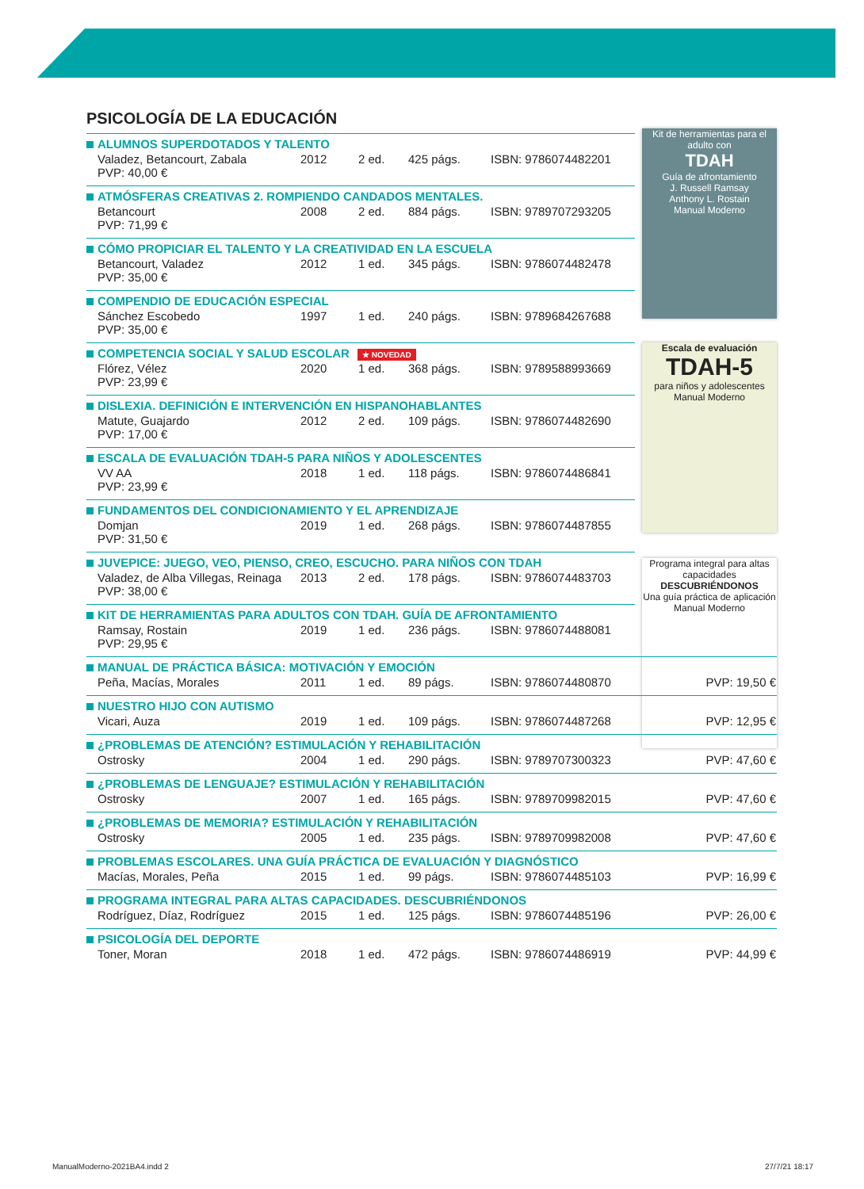PSICOLOGÍA DE LA EDUCACIÓN
Kit de herramientas para el adulto con
TDAH
Guía de afrontamiento
J. Russell Ramsay
Anthony L. Rostain
Manual Moderno
Escala de evaluación
TDAH-5
para niños y adolescentes
Manual Moderno
Programa integral para altas capacidades
DESCUBRIÉNDONOS
Una guía práctica de aplicación
Manual Moderno
ALUMNOS SUPERDOTADOS Y TALENTO
| Valadez, Betancourt, Zabala PVP: 40,00 € | 2012 | 2 ed. | 425 págs. | ISBN: 9786074482201 |
ATMÓSFERAS CREATIVAS 2. ROMPIENDO CANDADOS MENTALES.
| Betancourt PVP: 71,99 € | 2008 | 2 ed. | 884 págs. | ISBN: 9789707293205 |
CÓMO PROPICIAR EL TALENTO Y LA CREATIVIDAD EN LA ESCUELA
| Betancourt, Valadez PVP: 35,00 € | 2012 | 1 ed. | 345 págs. | ISBN: 9786074482478 |
COMPENDIO DE EDUCACIÓN ESPECIAL
| Sánchez Escobedo PVP: 35,00 € | 1997 | 1 ed. | 240 págs. | ISBN: 9789684267688 |
COMPETENCIA SOCIAL Y SALUD ESCOLAR ★ NOVEDAD
| Flórez, Vélez PVP: 23,99 € | 2020 | 1 ed. | 368 págs. | ISBN: 9789588993669 |
DISLEXIA. DEFINICIÓN E INTERVENCIÓN EN HISPANOHABLANTES
| Matute, Guajardo PVP: 17,00 € | 2012 | 2 ed. | 109 págs. | ISBN: 9786074482690 |
ESCALA DE EVALUACIÓN TDAH-5 PARA NIÑOS Y ADOLESCENTES
| VV AA PVP: 23,99 € | 2018 | 1 ed. | 118 págs. | ISBN: 9786074486841 |
FUNDAMENTOS DEL CONDICIONAMIENTO Y EL APRENDIZAJE
| Domjan PVP: 31,50 € | 2019 | 1 ed. | 268 págs. | ISBN: 9786074487855 |
JUVEPICE: JUEGO, VEO, PIENSO, CREO, ESCUCHO. PARA NIÑOS CON TDAH
| Valadez, de Alba Villegas, Reinaga PVP: 38,00 € | 2013 | 2 ed. | 178 págs. | ISBN: 9786074483703 |
KIT DE HERRAMIENTAS PARA ADULTOS CON TDAH. GUÍA DE AFRONTAMIENTO
| Ramsay, Rostain PVP: 29,95 € | 2019 | 1 ed. | 236 págs. | ISBN: 9786074488081 |
MANUAL DE PRÁCTICA BÁSICA: MOTIVACIÓN Y EMOCIÓN
| Peña, Macías, Morales | 2011 | 1 ed. | 89 págs. | ISBN: 9786074480870 | PVP: 19,50 € |
NUESTRO HIJO CON AUTISMO
| Vicari, Auza | 2019 | 1 ed. | 109 págs. | ISBN: 9786074487268 | PVP: 12,95 € |
¿PROBLEMAS DE ATENCIÓN? ESTIMULACIÓN Y REHABILITACIÓN
| Ostrosky | 2004 | 1 ed. | 290 págs. | ISBN: 9789707300323 | PVP: 47,60 € |
¿PROBLEMAS DE LENGUAJE? ESTIMULACIÓN Y REHABILITACIÓN
| Ostrosky | 2007 | 1 ed. | 165 págs. | ISBN: 9789709982015 | PVP: 47,60 € |
¿PROBLEMAS DE MEMORIA? ESTIMULACIÓN Y REHABILITACIÓN
| Ostrosky | 2005 | 1 ed. | 235 págs. | ISBN: 9789709982008 | PVP: 47,60 € |
PROBLEMAS ESCOLARES. UNA GUÍA PRÁCTICA DE EVALUACIÓN Y DIAGNÓSTICO
| Macías, Morales, Peña | 2015 | 1 ed. | 99 págs. | ISBN: 9786074485103 | PVP: 16,99 € |
PROGRAMA INTEGRAL PARA ALTAS CAPACIDADES. DESCUBRIÉNDONOS
| Rodríguez, Díaz, Rodríguez | 2015 | 1 ed. | 125 págs. | ISBN: 9786074485196 | PVP: 26,00 € |
PSICOLOGÍA DEL DEPORTE
| Toner, Moran | 2018 | 1 ed. | 472 págs. | ISBN: 9786074486919 | PVP: 44,99 € |
ManualModerno-2021BA4.indd 2 27/7/21 18:17